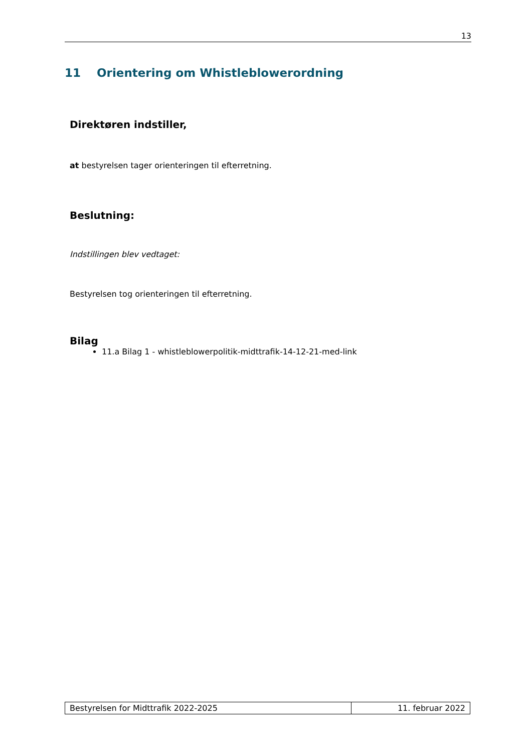13
11 Orientering om Whistleblowerordning
Direktøren indstiller,
at bestyrelsen tager orienteringen til efterretning.
Beslutning:
Indstillingen blev vedtaget:
Bestyrelsen tog orienteringen til efterretning.
Bilag
11.a Bilag 1 - whistleblowerpolitik-midttrafik-14-12-21-med-link
Bestyrelsen for Midttrafik 2022-2025 11. februar 2022